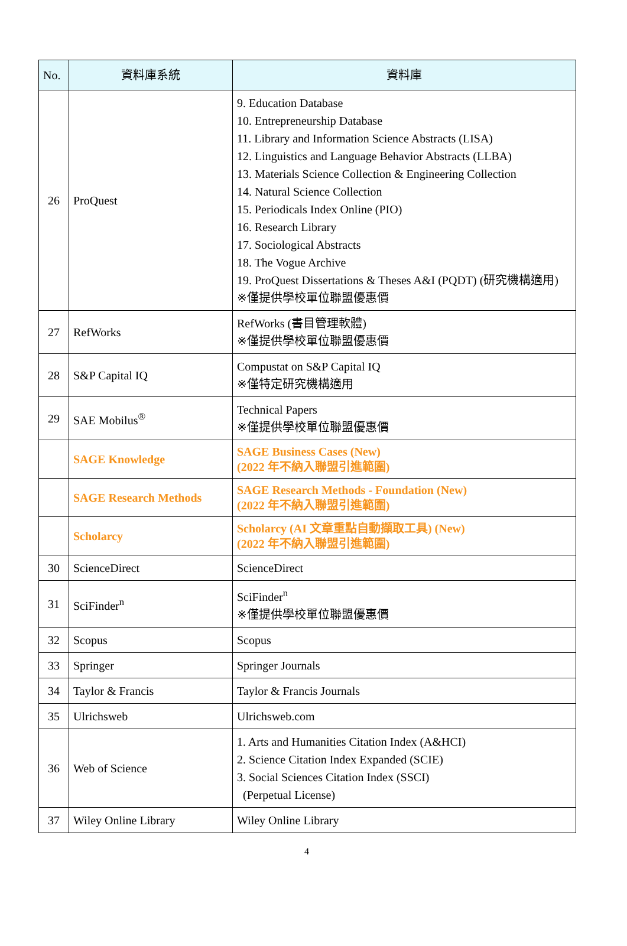| No. | 資料庫系統 | 資料庫 |
| --- | --- | --- |
| 26 | ProQuest | 9. Education Database 10. Entrepreneurship Database 11. Library and Information Science Abstracts (LISA) 12. Linguistics and Language Behavior Abstracts (LLBA) 13. Materials Science Collection & Engineering Collection 14. Natural Science Collection 15. Periodicals Index Online (PIO) 16. Research Library 17. Sociological Abstracts 18. The Vogue Archive 19. ProQuest Dissertations & Theses A&I (PQDT) (研究機構適用) ※僅提供學校單位聯盟優惠價 |
| 27 | RefWorks | RefWorks (書目管理軟體) ※僅提供學校單位聯盟優惠價 |
| 28 | S&P Capital IQ | Compustat on S&P Capital IQ ※僅特定研究機構適用 |
| 29 | SAE Mobilus<sup>®</sup> | Technical Papers ※僅提供學校單位聯盟優惠價 |
| | SAGE Knowledge | SAGE Business Cases (New) (2022 年不納入聯盟引進範圍) |
| | SAGE Research Methods | SAGE Research Methods - Foundation (New) (2022 年不納入聯盟引進範圍) |
| | Scholarcy | Scholarcy (AI 文章重點自動擷取工具) (New) (2022 年不納入聯盟引進範圍) |
| 30 | ScienceDirect | ScienceDirect |
| 31 | SciFinder<sup>n</sup> | SciFinder<sup>n</sup> ※僅提供學校單位聯盟優惠價 |
| 32 | Scopus | Scopus |
| 33 | Springer | Springer Journals |
| 34 | Taylor & Francis | Taylor & Francis Journals |
| 35 | Ulrichsweb | Ulrichsweb.com |
| 36 | Web of Science | 1. Arts and Humanities Citation Index (A&HCI) 2. Science Citation Index Expanded (SCIE) 3. Social Sciences Citation Index (SSCI) (Perpetual License) |
| 37 | Wiley Online Library | Wiley Online Library |
4